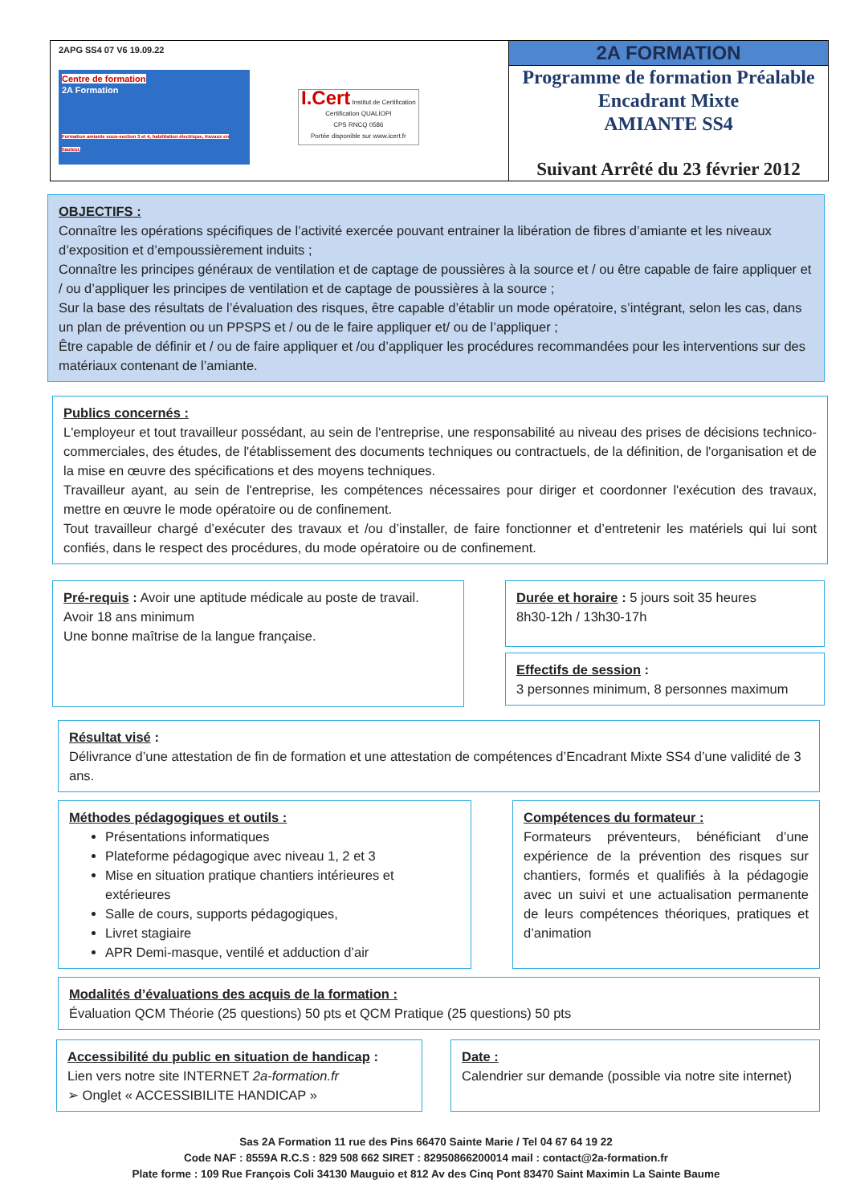2APG SS4 07 V6 19.09.22
Centre de formation
2A Formation
Formation amiante sous-section 3 et 4, habilitation électrique, travaux en hauteur,
I.Cert Institut de Certification
Certification QUALIOPI
CPS RNCQ 0586
Portée disponible sur www.icert.fr
2A FORMATION
Programme de formation Préalable
Encadrant Mixte
AMIANTE SS4
Suivant Arrêté du 23 février 2012
OBJECTIFS :
Connaître les opérations spécifiques de l’activité exercée pouvant entrainer la libération de fibres d’amiante et les niveaux d’exposition et d’empoussièrement induits ;
Connaître les principes généraux de ventilation et de captage de poussières à la source et / ou être capable de faire appliquer et / ou d’appliquer les principes de ventilation et de captage de poussières à la source ;
Sur la base des résultats de l’évaluation des risques, être capable d’établir un mode opératoire, s’intégrant, selon les cas, dans un plan de prévention ou un PPSPS et / ou de le faire appliquer et/ ou de l’appliquer ;
Être capable de définir et / ou de faire appliquer et /ou d’appliquer les procédures recommandées pour les interventions sur des matériaux contenant de l’amiante.
Publics concernés :
L'employeur et tout travailleur possédant, au sein de l'entreprise, une responsabilité au niveau des prises de décisions technico-commerciales, des études, de l'établissement des documents techniques ou contractuels, de la définition, de l'organisation et de la mise en œuvre des spécifications et des moyens techniques.
Travailleur ayant, au sein de l'entreprise, les compétences nécessaires pour diriger et coordonner l'exécution des travaux, mettre en œuvre le mode opératoire ou de confinement.
Tout travailleur chargé d’exécuter des travaux et /ou d’installer, de faire fonctionner et d’entretenir les matériels qui lui sont confiés, dans le respect des procédures, du mode opératoire ou de confinement.
Pré-requis : Avoir une aptitude médicale au poste de travail.
Avoir 18 ans minimum
Une bonne maîtrise de la langue française.
Durée et horaire : 5 jours soit 35 heures
8h30-12h / 13h30-17h
Effectifs de session :
3 personnes minimum, 8 personnes maximum
Résultat visé :
Délivrance d’une attestation de fin de formation et une attestation de compétences d’Encadrant Mixte SS4 d’une validité de 3 ans.
Méthodes pédagogiques et outils :
Présentations informatiques
Plateforme pédagogique avec niveau 1, 2 et 3
Mise en situation pratique chantiers intérieures et extérieures
Salle de cours, supports pédagogiques,
Livret stagiaire
APR Demi-masque, ventilé et adduction d’air
Compétences du formateur :
Formateurs préventeurs, bénéficiant d’une expérience de la prévention des risques sur chantiers, formés et qualifiés à la pédagogie avec un suivi et une actualisation permanente de leurs compétences théoriques, pratiques et d’animation
Modalités d’évaluations des acquis de la formation :
Évaluation QCM Théorie (25 questions) 50 pts et QCM Pratique (25 questions) 50 pts
Accessibilité du public en situation de handicap :
Lien vers notre site INTERNET 2a-formation.fr
➢ Onglet « ACCESSIBILITE HANDICAP »
Date :
Calendrier sur demande (possible via notre site internet)
Sas 2A Formation 11 rue des Pins 66470 Sainte Marie / Tel 04 67 64 19 22
Code NAF : 8559A R.C.S : 829 508 662 SIRET : 82950866200014 mail : contact@2a-formation.fr
Plate forme : 109 Rue François Coli 34130 Mauguio et 812 Av des Cinq Pont 83470 Saint Maximin La Sainte Baume